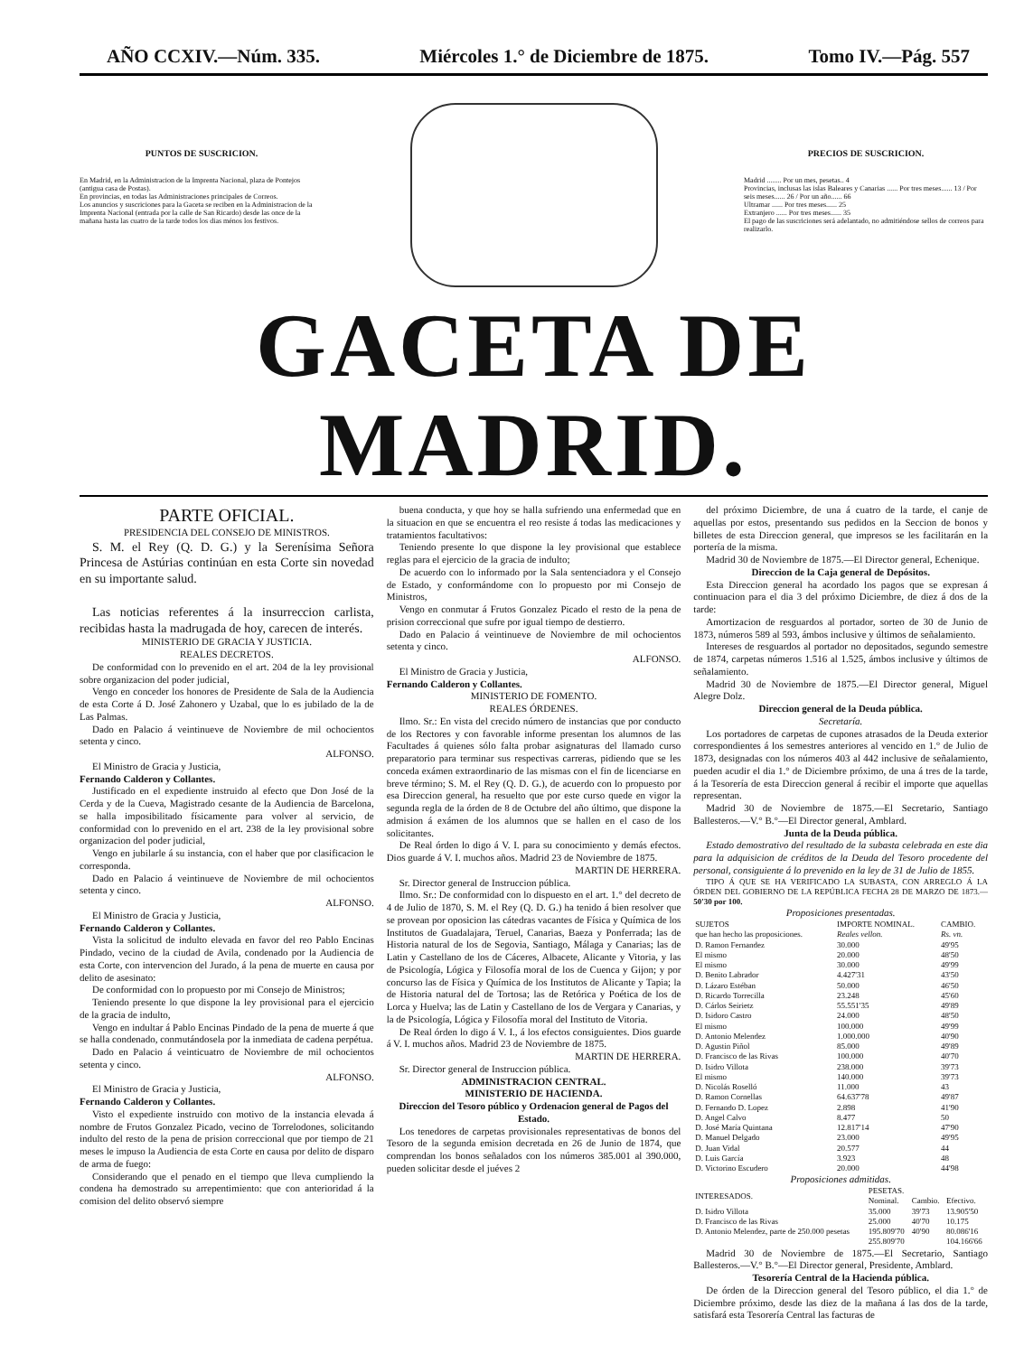AÑO CCXIV.—Núm. 335. Miércoles 1.° de Diciembre de 1875. Tomo IV.—Pág. 557
PUNTOS DE SUSCRICION.
En Madrid, en la Administracion de la Imprenta Nacional, plaza de Pontejos (antigua casa de Postas).
En provincias, en todas las Administraciones principales de Correos.
Los anuncios y suscriciones para la Gaceta se reciben en la Administracion de la Imprenta Nacional (entrada por la calle de San Ricardo) desde las once de la mañana hasta las cuatro de la tarde todos los dias ménos los festivos.
PRECIOS DE SUSCRICION.
Madrid ........ Por un mes, pesetas.. 4
Provincias, inclusas las islas Baleares y Canarias ...... Por tres meses...... 13 / Por seis meses...... 26 / Por un año...... 66
Ultramar ...... Por tres meses...... 25
Extranjero ...... Por tres meses...... 35
El pago de las suscriciones será adelantado, no admitiéndose sellos de correos para realizarlo.
GACETA DE MADRID.
PARTE OFICIAL.
PRESIDENCIA DEL CONSEJO DE MINISTROS.
S. M. el Rey (Q. D. G.) y la Serenísima Señora Princesa de Astúrias continúan en esta Corte sin novedad en su importante salud.
Las noticias referentes á la insurreccion carlista, recibidas hasta la madrugada de hoy, carecen de interés.
MINISTERIO DE GRACIA Y JUSTICIA.
REALES DECRETOS.
De conformidad con lo prevenido en el art. 204 de la ley provisional sobre organizacion del poder judicial,
Vengo en conceder los honores de Presidente de Sala de la Audiencia de esta Corte á D. José Zahonero y Uzabal, que lo es jubilado de la de Las Palmas.
Dado en Palacio á veintinueve de Noviembre de mil ochocientos setenta y cinco.
ALFONSO.
El Ministro de Gracia y Justicia,
Fernando Calderon y Collantes.
Justificado en el expediente instruido al efecto que Don José de la Cerda y de la Cueva, Magistrado cesante de la Audiencia de Barcelona, se halla imposibilitado físicamente para volver al servicio, de conformidad con lo prevenido en el art. 238 de la ley provisional sobre organizacion del poder judicial,
Vengo en jubilarle á su instancia, con el haber que por clasificacion le corresponda.
Dado en Palacio á veintinueve de Noviembre de mil ochocientos setenta y cinco.
ALFONSO.
El Ministro de Gracia y Justicia,
Fernando Calderon y Collantes.
Vista la solicitud de indulto elevada en favor del reo Pablo Encinas Pindado, vecino de la ciudad de Avila, condenado por la Audiencia de esta Corte, con intervencion del Jurado, á la pena de muerte en causa por delito de asesinato:
De conformidad con lo propuesto por mi Consejo de Ministros;
Teniendo presente lo que dispone la ley provisional para el ejercicio de la gracia de indulto,
Vengo en indultar á Pablo Encinas Pindado de la pena de muerte á que se halla condenado, conmutándosela por la inmediata de cadena perpétua.
Dado en Palacio á veinticuatro de Noviembre de mil ochocientos setenta y cinco.
ALFONSO.
El Ministro de Gracia y Justicia,
Fernando Calderon y Collantes.
Visto el expediente instruido con motivo de la instancia elevada á nombre de Frutos Gonzalez Picado, vecino de Torrelodones, solicitando indulto del resto de la pena de prision correccional que por tiempo de 21 meses le impuso la Audiencia de esta Corte en causa por delito de disparo de arma de fuego:
Considerando que el penado en el tiempo que lleva cumpliendo la condena ha demostrado su arrepentimiento: que con anterioridad á la comision del delito observó siempre
buena conducta, y que hoy se halla sufriendo una enfermedad que en la situacion en que se encuentra el reo resiste á todas las medicaciones y tratamientos facultativos:
Teniendo presente lo que dispone la ley provisional que establece reglas para el ejercicio de la gracia de indulto;
De acuerdo con lo informado por la Sala sentenciadora y el Consejo de Estado, y conformándome con lo propuesto por mi Consejo de Ministros,
Vengo en conmutar á Frutos Gonzalez Picado el resto de la pena de prision correccional que sufre por igual tiempo de destierro.
Dado en Palacio á veintinueve de Noviembre de mil ochocientos setenta y cinco.
ALFONSO.
El Ministro de Gracia y Justicia,
Fernando Calderon y Collantes.
MINISTERIO DE FOMENTO.
REALES ÓRDENES.
Ilmo. Sr.: En vista del crecido número de instancias que por conducto de los Rectores y con favorable informe presentan los alumnos de las Facultades á quienes sólo falta probar asignaturas del llamado curso preparatorio para terminar sus respectivas carreras, pidiendo que se les conceda exámen extraordinario de las mismas con el fin de licenciarse en breve término; S. M. el Rey (Q. D. G.), de acuerdo con lo propuesto por esa Direccion general, ha resuelto que por este curso quede en vigor la segunda regla de la órden de 8 de Octubre del año último, que dispone la admision á exámen de los alumnos que se hallen en el caso de los solicitantes.
De Real órden lo digo á V. I. para su conocimiento y demás efectos. Dios guarde á V. I. muchos años. Madrid 23 de Noviembre de 1875.
MARTIN DE HERRERA.
Sr. Director general de Instruccion pública.
Ilmo. Sr.: De conformidad con lo dispuesto en el art. 1.° del decreto de 4 de Julio de 1870, S. M. el Rey (Q. D. G.) ha tenido á bien resolver que se provean por oposicion las cátedras vacantes de Física y Química de los Institutos de Guadalajara, Teruel, Canarias, Baeza y Ponferrada; las de Historia natural de los de Segovia, Santiago, Málaga y Canarias; las de Latin y Castellano de los de Cáceres, Albacete, Alicante y Vitoria, y las de Psicología, Lógica y Filosofía moral de los de Cuenca y Gijon; y por concurso las de Física y Química de los Institutos de Alicante y Tapia; la de Historia natural del de Tortosa; las de Retórica y Poética de los de Lorca y Huelva; las de Latin y Castellano de los de Vergara y Canarias, y la de Psicología, Lógica y Filosofía moral del Instituto de Vitoria.
De Real órden lo digo á V. I., á los efectos consiguientes. Dios guarde á V. I. muchos años. Madrid 23 de Noviembre de 1875.
MARTIN DE HERRERA.
Sr. Director general de Instruccion pública.
ADMINISTRACION CENTRAL.
MINISTERIO DE HACIENDA.
Direccion del Tesoro público y Ordenacion general de Pagos del Estado.
Los tenedores de carpetas provisionales representativas de bonos del Tesoro de la segunda emision decretada en 26 de Junio de 1874, que comprendan los bonos señalados con los números 385.001 al 390.000, pueden solicitar desde el juéves 2
del próximo Diciembre, de una á cuatro de la tarde, el canje de aquellas por estos, presentando sus pedidos en la Seccion de bonos y billetes de esta Direccion general, que impresos se les facilitarán en la portería de la misma.
Madrid 30 de Noviembre de 1875.—El Director general, Echenique.
Direccion de la Caja general de Depósitos.
Esta Direccion general ha acordado los pagos que se expresan á continuacion para el dia 3 del próximo Diciembre, de diez á dos de la tarde:
Amortizacion de resguardos al portador, sorteo de 30 de Junio de 1873, números 589 al 593, ámbos inclusive y últimos de señalamiento.
Intereses de resguardos al portador no depositados, segundo semestre de 1874, carpetas números 1.516 al 1.525, ámbos inclusive y últimos de señalamiento.
Madrid 30 de Noviembre de 1875.—El Director general, Miguel Alegre Dolz.
Direccion general de la Deuda pública.
Secretaría.
Los portadores de carpetas de cupones atrasados de la Deuda exterior correspondientes á los semestres anteriores al vencido en 1.° de Julio de 1873, designadas con los números 403 al 442 inclusive de señalamiento, pueden acudir el dia 1.° de Diciembre próximo, de una á tres de la tarde, á la Tesorería de esta Direccion general á recibir el importe que aquellas representan.
Madrid 30 de Noviembre de 1875.—El Secretario, Santiago Ballesteros.—V.° B.°—El Director general, Amblard.
Junta de la Deuda pública.
Estado demostrativo del resultado de la subasta celebrada en este dia para la adquisicion de créditos de la Deuda del Tesoro procedente del personal, consiguiente á lo prevenido en la ley de 31 de Julio de 1855.
TIPO Á QUE SE HA VERIFICADO LA SUBASTA, CON ARREGLO Á LA ÓRDEN DEL GOBIERNO DE LA REPÚBLICA FECHA 28 DE MARZO DE 1873.—50'30 por 100.
Proposiciones presentadas.
| SUJETOS que han hecho las proposiciones. | IMPORTE NOMINAL. Reales vellon. | CAMBIO. Rs. vn. |
| --- | --- | --- |
| D. Ramon Fernandez | 30.000 | 49'95 |
| El mismo | 20.000 | 48'50 |
| El mismo | 30.000 | 49'99 |
| D. Benito Labrador | 4.427'31 | 43'50 |
| D. Lázaro Estéban | 50.000 | 46'50 |
| D. Ricardo Torrecilla | 23.248 | 45'60 |
| D. Cárlos Seirietz | 55.551'35 | 49'89 |
| D. Isidoro Castro | 24.000 | 48'50 |
| El mismo | 100.000 | 49'99 |
| D. Antonio Melendez | 1.000.000 | 40'90 |
| D. Agustin Piñol | 85.000 | 49'89 |
| D. Francisco de las Rivas | 100.000 | 40'70 |
| D. Isidro Villota | 238.000 | 39'73 |
| El mismo | 140.000 | 39'73 |
| D. Nicolás Roselló | 11.000 | 43 |
| D. Ramon Cornellas | 64.637'78 | 49'87 |
| D. Fernando D. Lopez | 2.898 | 41'90 |
| D. Angel Calvo | 8.477 | 50 |
| D. José María Quintana | 12.817'14 | 47'90 |
| D. Manuel Delgado | 23.000 | 49'95 |
| D. Juan Vidal | 20.577 | 44 |
| D. Luis García | 3.923 | 48 |
| D. Victorino Escudero | 20.000 | 44'98 |
Proposiciones admitidas.
| INTERESADOS. | PESETAS. | | |
| --- | --- | --- | --- |
| | Nominal. | Cambio. | Efectivo. |
| D. Isidro Villota | 35.000 | 39'73 | 13.905'50 |
| D. Francisco de las Rivas | 25.000 | 40'70 | 10.175 |
| D. Antonio Melendez, parte de 250.000 pesetas | 195.809'70 | 40'90 | 80.086'16 |
| | 255.809'70 | | 104.166'66 |
Madrid 30 de Noviembre de 1875.—El Secretario, Santiago Ballesteros.—V.° B.°—El Director general, Presidente, Amblard.
Tesorería Central de la Hacienda pública.
De órden de la Direccion general del Tesoro público, el dia 1.° de Diciembre próximo, desde las diez de la mañana á las dos de la tarde, satisfará esta Tesorería Central las facturas de